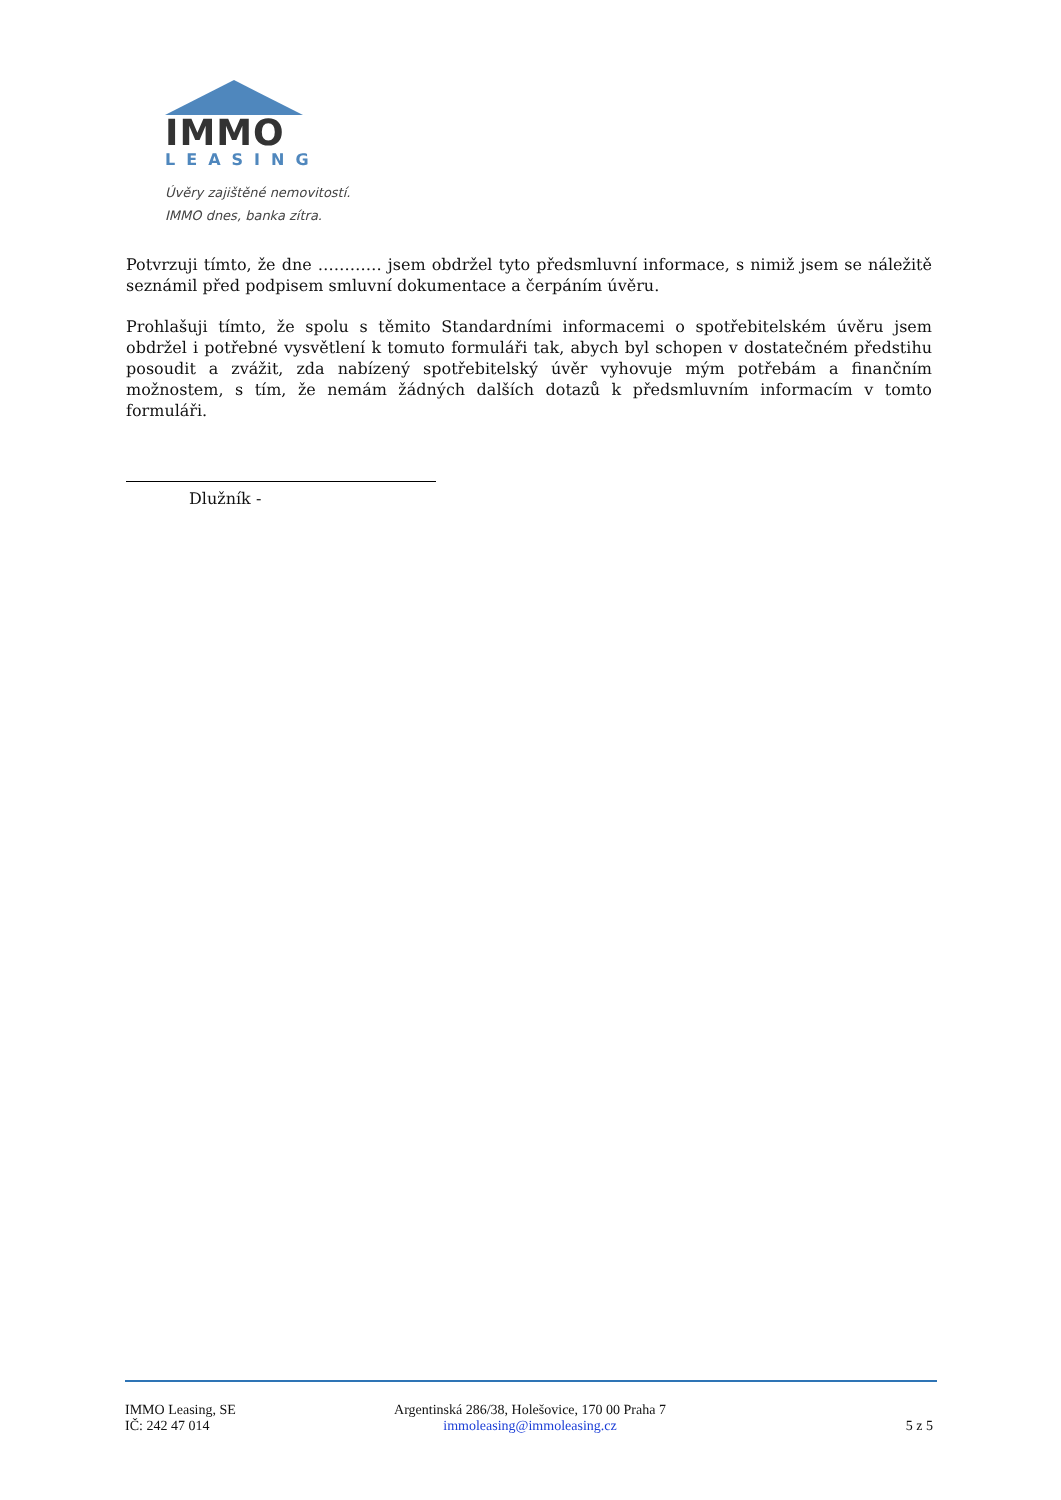IMMO
LEASING
Úvěry zajištěné nemovitostí.
IMMO dnes, banka zítra.
Potvrzuji tímto, že dne ………… jsem obdržel tyto předsmluvní informace, s nimiž jsem se náležitě seznámil před podpisem smluvní dokumentace a čerpáním úvěru.
Prohlašuji tímto, že spolu s těmito Standardními informacemi o spotřebitelském úvěru jsem obdržel i potřebné vysvětlení k tomuto formuláři tak, abych byl schopen v dostatečném předstihu posoudit a zvážit, zda nabízený spotřebitelský úvěr vyhovuje mým potřebám a finančním možnostem, s tím, že nemám žádných dalších dotazů k předsmluvním informacím v tomto formuláři.
Dlužník -
IMMO Leasing, SE
IČ: 242 47 014
Argentinská 286/38, Holešovice, 170 00 Praha 7
immoleasing@immoleasing.cz
5 z 5